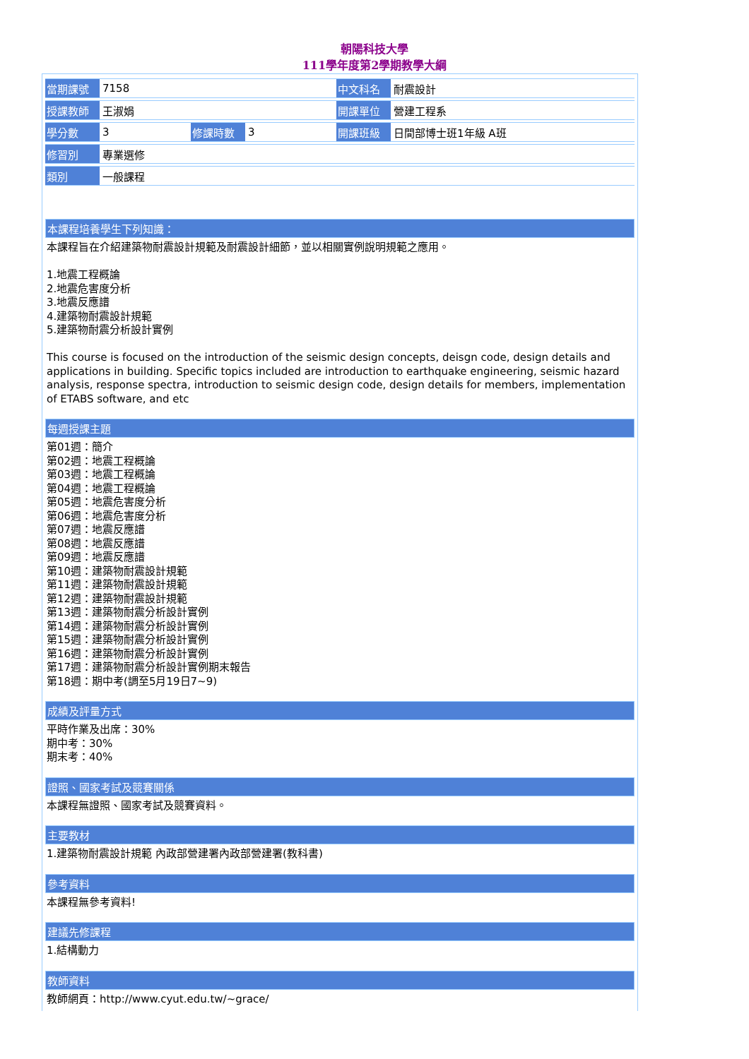朝陽科技大學
111學年度第2學期教學大綱
| 當期課號 | 7158 | | | 中文科名 | 耐震設計 |
| 授課教師 | 王淑娟 | | | 開課單位 | 營建工程系 |
| 學分數 | 3 | 修課時數 | 3 | 開課班級 | 日間部博士班1年級 A班 |
| 修習別 | 專業選修 | | | | |
| 類別 | 一般課程 | | | | |
本課程培養學生下列知識：
本課程旨在介紹建築物耐震設計規範及耐震設計細節，並以相關實例說明規範之應用。
1.地震工程概論
2.地震危害度分析
3.地震反應譜
4.建築物耐震設計規範
5.建築物耐震分析設計實例
This course is focused on the introduction of the seismic design concepts, deisgn code, design details and applications in building. Specific topics included are introduction to earthquake engineering, seismic hazard analysis, response spectra, introduction to seismic design code, design details for members, implementation of ETABS software, and etc
每週授課主題
第01週：簡介
第02週：地震工程概論
第03週：地震工程概論
第04週：地震工程概論
第05週：地震危害度分析
第06週：地震危害度分析
第07週：地震反應譜
第08週：地震反應譜
第09週：地震反應譜
第10週：建築物耐震設計規範
第11週：建築物耐震設計規範
第12週：建築物耐震設計規範
第13週：建築物耐震分析設計實例
第14週：建築物耐震分析設計實例
第15週：建築物耐震分析設計實例
第16週：建築物耐震分析設計實例
第17週：建築物耐震分析設計實例期末報告
第18週：期中考(調至5月19日7~9)
成績及評量方式
平時作業及出席：30%
期中考：30%
期末考：40%
證照、國家考試及競賽關係
本課程無證照、國家考試及競賽資料。
主要教材
1.建築物耐震設計規範 內政部營建署內政部營建署(教科書)
參考資料
本課程無參考資料!
建議先修課程
1.結構動力
教師資料
教師網頁：http://www.cyut.edu.tw/~grace/